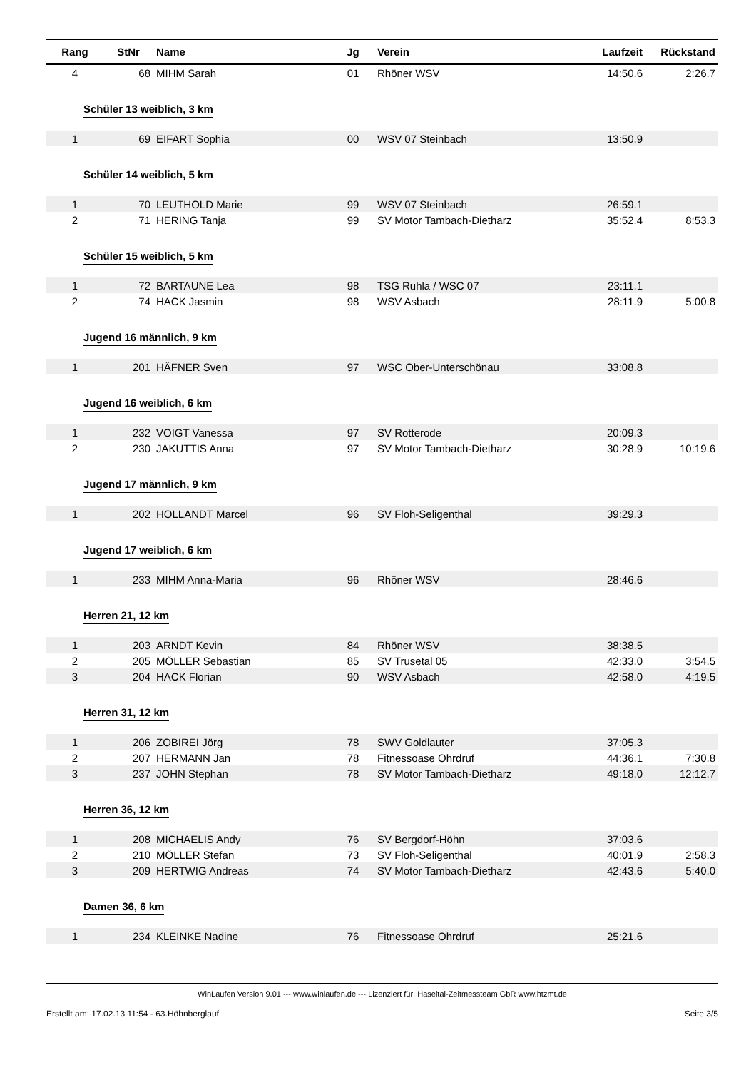| Rang | StNr | Name | Jg | Verein | Laufzeit | Rückstand |
| --- | --- | --- | --- | --- | --- | --- |
| 4 | 68 | MIHM Sarah | 01 | Rhöner WSV | 14:50.6 | 2:26.7 |
| Schüler 13 weiblich, 3 km | | | | | | |
| 1 | 69 | EIFART Sophia | 00 | WSV 07 Steinbach | 13:50.9 | |
| Schüler 14 weiblich, 5 km | | | | | | |
| 1 | 70 | LEUTHOLD Marie | 99 | WSV 07 Steinbach | 26:59.1 | |
| 2 | 71 | HERING Tanja | 99 | SV Motor Tambach-Dietharz | 35:52.4 | 8:53.3 |
| Schüler 15 weiblich, 5 km | | | | | | |
| 1 | 72 | BARTAUNE Lea | 98 | TSG Ruhla / WSC 07 | 23:11.1 | |
| 2 | 74 | HACK Jasmin | 98 | WSV Asbach | 28:11.9 | 5:00.8 |
| Jugend 16 männlich, 9 km | | | | | | |
| 1 | 201 | HÄFNER Sven | 97 | WSC Ober-Unterschönau | 33:08.8 | |
| Jugend 16 weiblich, 6 km | | | | | | |
| 1 | 232 | VOIGT Vanessa | 97 | SV Rotterode | 20:09.3 | |
| 2 | 230 | JAKUTTIS Anna | 97 | SV Motor Tambach-Dietharz | 30:28.9 | 10:19.6 |
| Jugend 17 männlich, 9 km | | | | | | |
| 1 | 202 | HOLLANDT Marcel | 96 | SV Floh-Seligenthal | 39:29.3 | |
| Jugend 17 weiblich, 6 km | | | | | | |
| 1 | 233 | MIHM Anna-Maria | 96 | Rhöner WSV | 28:46.6 | |
| Herren 21, 12 km | | | | | | |
| 1 | 203 | ARNDT Kevin | 84 | Rhöner WSV | 38:38.5 | |
| 2 | 205 | MÖLLER Sebastian | 85 | SV Trusetal 05 | 42:33.0 | 3:54.5 |
| 3 | 204 | HACK Florian | 90 | WSV Asbach | 42:58.0 | 4:19.5 |
| Herren 31, 12 km | | | | | | |
| 1 | 206 | ZOBIREI Jörg | 78 | SWV Goldlauter | 37:05.3 | |
| 2 | 207 | HERMANN Jan | 78 | Fitnessoase Ohrdruf | 44:36.1 | 7:30.8 |
| 3 | 237 | JOHN Stephan | 78 | SV Motor Tambach-Dietharz | 49:18.0 | 12:12.7 |
| Herren 36, 12 km | | | | | | |
| 1 | 208 | MICHAELIS Andy | 76 | SV Bergdorf-Höhn | 37:03.6 | |
| 2 | 210 | MÖLLER Stefan | 73 | SV Floh-Seligenthal | 40:01.9 | 2:58.3 |
| 3 | 209 | HERTWIG Andreas | 74 | SV Motor Tambach-Dietharz | 42:43.6 | 5:40.0 |
| Damen 36, 6 km | | | | | | |
| 1 | 234 | KLEINKE Nadine | 76 | Fitnessoase Ohrdruf | 25:21.6 | |
WinLaufen Version 9.01 --- www.winlaufen.de --- Lizenziert für: Haseltal-Zeitmessteam GbR www.htzmt.de
Erstellt am: 17.02.13 11:54 - 63.Höhnberglauf Seite 3/5